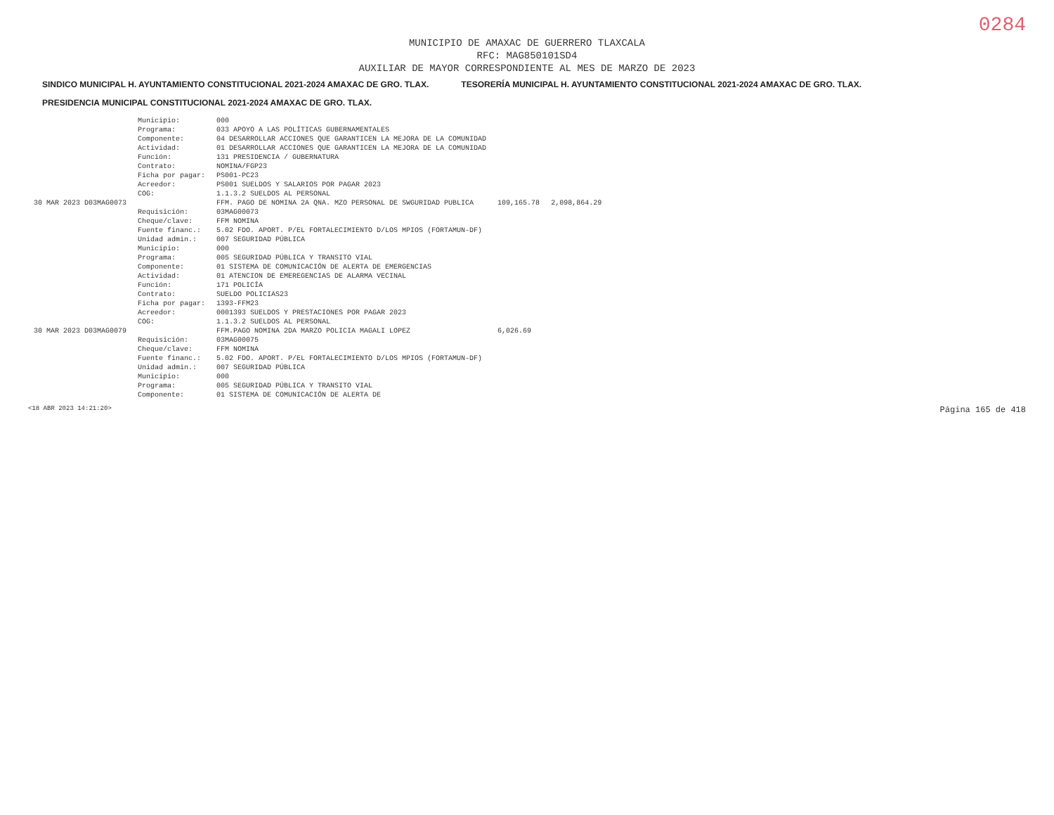0284
MUNICIPIO DE AMAXAC DE GUERRERO TLAXCALA
RFC: MAG850101SD4
AUXILIAR DE MAYOR CORRESPONDIENTE AL MES DE MARZO DE 2023
SINDICO MUNICIPAL H. AYUNTAMIENTO CONSTITUCIONAL 2021-2024 AMAXAC DE GRO. TLAX. TESORERÍA MUNICIPAL H. AYUNTAMIENTO CONSTITUCIONAL 2021-2024 AMAXAC DE GRO. TLAX. PRESIDENCIA MUNICIPAL CONSTITUCIONAL 2021-2024 AMAXAC DE GRO. TLAX.
| | Municipio: | 000 | | |
| | Programa: | 033 APOYO A LAS POLÍTICAS GUBERNAMENTALES | | |
| | Componente: | 04 DESARROLLAR ACCIONES QUE GARANTICEN LA MEJORA DE LA COMUNIDAD | | |
| | Actividad: | 01 DESARROLLAR ACCIONES QUE GARANTICEN LA MEJORA DE LA COMUNIDAD | | |
| | Función: | 131 PRESIDENCIA / GUBERNATURA | | |
| | Contrato: | NOMINA/FGP23 | | |
| | Ficha por pagar: | PS001-PC23 | | |
| | Acreedor: | PS001 SUELDOS Y SALARIOS POR PAGAR 2023 | | |
| | COG: | 1.1.3.2 SUELDOS AL PERSONAL | | |
| 30 MAR 2023 D03MAG0073 | | FFM. PAGO DE NOMINA 2A QNA. MZO PERSONAL DE SWGURIDAD PUBLICA | 109,165.78 | 2,098,864.29 |
| | Requisición: | 03MAG00073 | | |
| | Cheque/clave: | FFM NOMINA | | |
| | Fuente financ.: | 5.02 FDO. APORT. P/EL FORTALECIMIENTO D/LOS MPIOS (FORTAMUN-DF) | | |
| | Unidad admin.: | 007 SEGURIDAD PÚBLICA | | |
| | Municipio: | 000 | | |
| | Programa: | 005 SEGURIDAD PÚBLICA Y TRANSITO VIAL | | |
| | Componente: | 01 SISTEMA DE COMUNICACIÓN DE ALERTA DE EMERGENCIAS | | |
| | Actividad: | 01 ATENCION DE EMEREGENCIAS DE ALARMA VECINAL | | |
| | Función: | 171 POLICÍA | | |
| | Contrato: | SUELDO POLICIAS23 | | |
| | Ficha por pagar: | 1393-FFM23 | | |
| | Acreedor: | 0001393 SUELDOS Y PRESTACIONES POR PAGAR 2023 | | |
| | COG: | 1.1.3.2 SUELDOS AL PERSONAL | | |
| 30 MAR 2023 D03MAG0079 | | FFM.PAGO NOMINA 2DA MARZO POLICIA MAGALI LOPEZ | 6,026.69 | |
| | Requisición: | 03MAG00075 | | |
| | Cheque/clave: | FFM NOMINA | | |
| | Fuente financ.: | 5.02 FDO. APORT. P/EL FORTALECIMIENTO D/LOS MPIOS (FORTAMUN-DF) | | |
| | Unidad admin.: | 007 SEGURIDAD PÚBLICA | | |
| | Municipio: | 000 | | |
| | Programa: | 005 SEGURIDAD PÚBLICA Y TRANSITO VIAL | | |
| | Componente: | 01 SISTEMA DE COMUNICACIÓN DE ALERTA DE | | |
<18 ABR 2023 14:21:20> Página 165 de 418